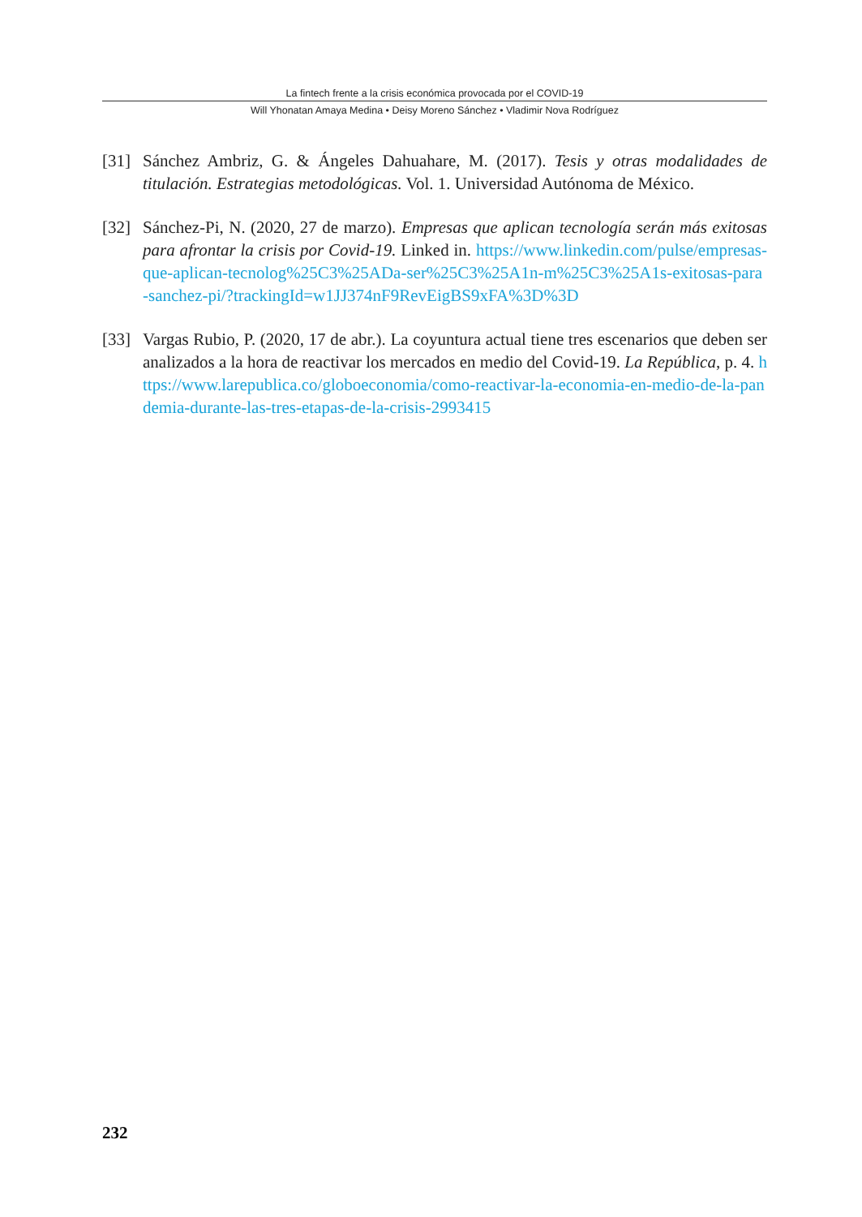La fintech frente a la crisis económica provocada por el COVID-19
Will Yhonatan Amaya Medina • Deisy Moreno Sánchez • Vladimir Nova Rodríguez
[31]
Sánchez Ambriz, G. & Ángeles Dahuahare, M. (2017). Tesis y otras modalidades de titulación. Estrategias metodológicas. Vol. 1. Universidad Autónoma de México.
[32]
Sánchez-Pi, N. (2020, 27 de marzo). Empresas que aplican tecnología serán más exitosas para afrontar la crisis por Covid-19. Linked in. https://www.linkedin.com/pulse/empresas-que-aplican-tecnolog%25C3%25ADa-ser%25C3%25A1n-m%25C3%25A1s-exitosas-para-sanchez-pi/?trackingId=w1JJ374nF9RevEigBS9xFA%3D%3D
[33]
Vargas Rubio, P. (2020, 17 de abr.). La coyuntura actual tiene tres escenarios que deben ser analizados a la hora de reactivar los mercados en medio del Covid-19. La República, p. 4. https://www.larepublica.co/globoeconomia/como-reactivar-la-economia-en-medio-de-la-pandemia-durante-las-tres-etapas-de-la-crisis-2993415
232